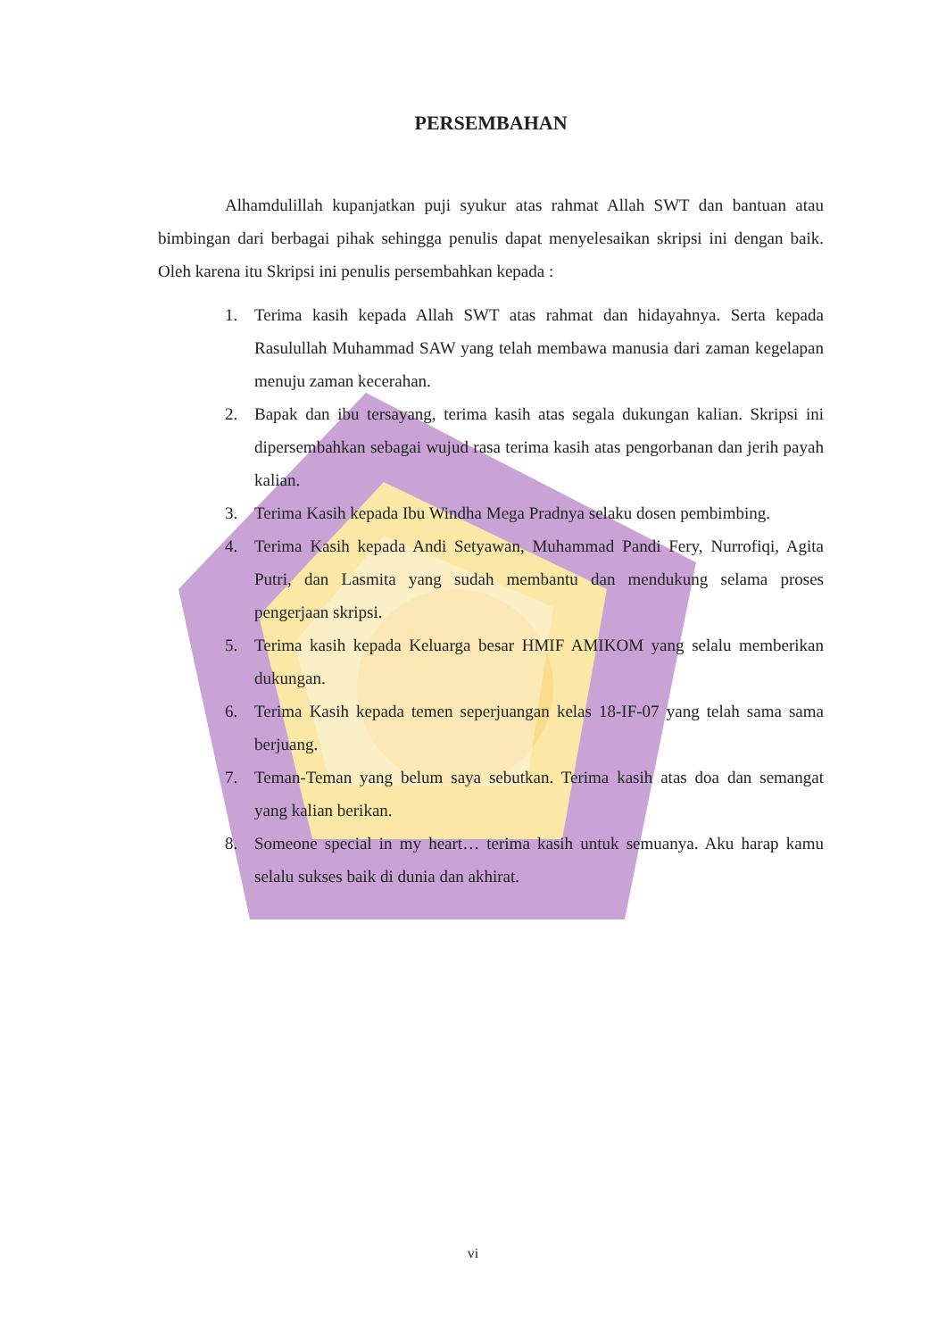PERSEMBAHAN
Alhamdulillah kupanjatkan puji syukur atas rahmat Allah SWT dan bantuan atau bimbingan dari berbagai pihak sehingga penulis dapat menyelesaikan skripsi ini dengan baik. Oleh karena itu Skripsi ini penulis persembahkan kepada :
1. Terima kasih kepada Allah SWT atas rahmat dan hidayahnya. Serta kepada Rasulullah Muhammad SAW yang telah membawa manusia dari zaman kegelapan menuju zaman kecerahan.
2. Bapak dan ibu tersayang, terima kasih atas segala dukungan kalian. Skripsi ini dipersembahkan sebagai wujud rasa terima kasih atas pengorbanan dan jerih payah kalian.
3. Terima Kasih kepada Ibu Windha Mega Pradnya selaku dosen pembimbing.
4. Terima Kasih kepada Andi Setyawan, Muhammad Pandi Fery, Nurrofiqi, Agita Putri, dan Lasmita yang sudah membantu dan mendukung selama proses pengerjaan skripsi.
5. Terima kasih kepada Keluarga besar HMIF AMIKOM yang selalu memberikan dukungan.
6. Terima Kasih kepada temen seperjuangan kelas 18-IF-07 yang telah sama sama berjuang.
7. Teman-Teman yang belum saya sebutkan. Terima kasih atas doa dan semangat yang kalian berikan.
8. Someone special in my heart… terima kasih untuk semuanya. Aku harap kamu selalu sukses baik di dunia dan akhirat.
vi